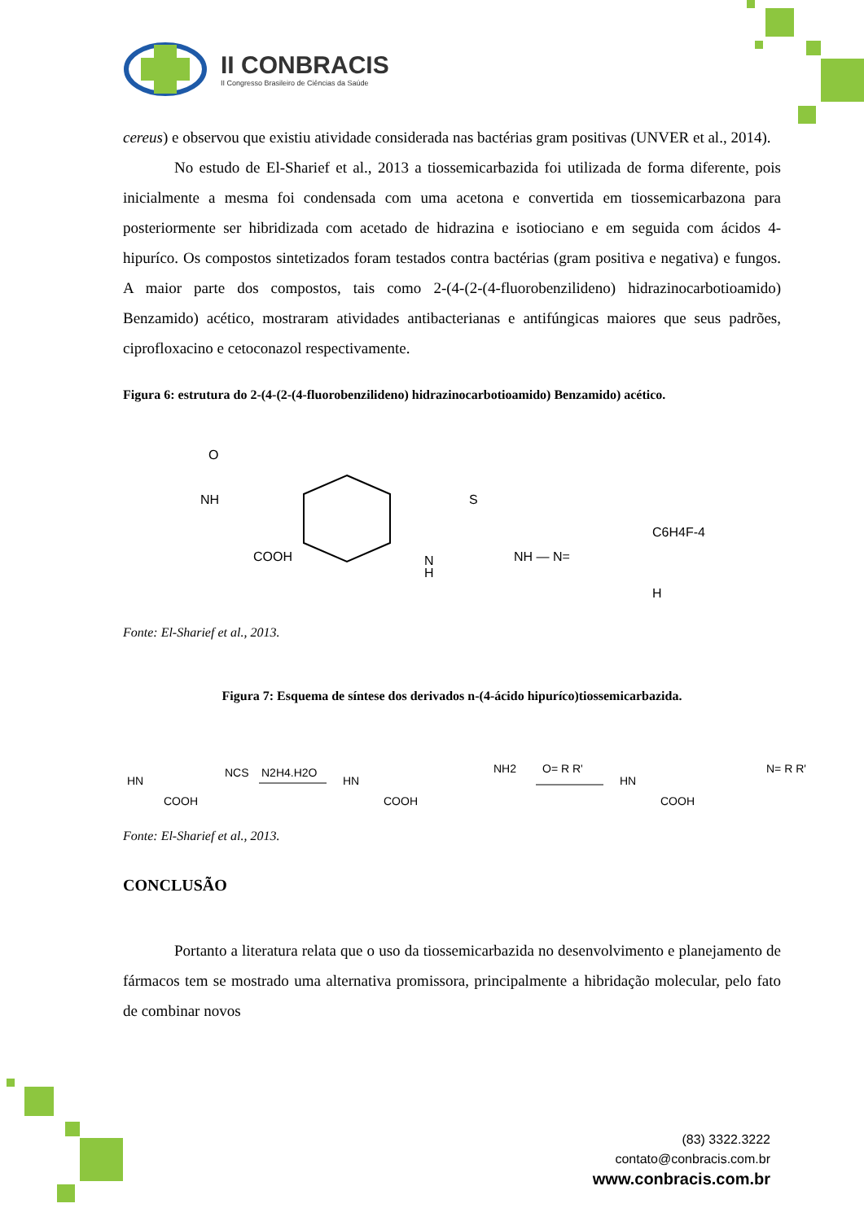II CONBRACIS
II Congresso Brasileiro de Ciências da Saúde
cereus) e observou que existiu atividade considerada nas bactérias gram positivas (UNVER et al., 2014).
No estudo de El-Sharief et al., 2013 a tiossemicarbazida foi utilizada de forma diferente, pois inicialmente a mesma foi condensada com uma acetona e convertida em tiossemicarbazona para posteriormente ser hibridizada com acetado de hidrazina e isotiociano e em seguida com ácidos 4-hipuríco. Os compostos sintetizados foram testados contra bactérias (gram positiva e negativa) e fungos. A maior parte dos compostos, tais como 2-(4-(2-(4-fluorobenzilideno) hidrazinocarbotioamido) Benzamido) acético, mostraram atividades antibacterianas e antifúngicas maiores que seus padrões, ciprofloxacino e cetoconazol respectivamente.
Figura 6: estrutura do 2-(4-(2-(4-fluorobenzilideno) hidrazinocarbotioamido) Benzamido) acético.
O
NH
COOH
N
H
S
NH — N=
C6H4F-4
H
Fonte: El-Sharief et al., 2013.
Figura 7: Esquema de síntese dos derivados n-(4-ácido hipuríco)tiossemicarbazida.
HN
COOH
NCS
N2H4.H2O
HN
COOH
NH2
O= R R'
HN
COOH
N= R R'
Fonte: El-Sharief et al., 2013.
CONCLUSÃO
Portanto a literatura relata que o uso da tiossemicarbazida no desenvolvimento e planejamento de fármacos tem se mostrado uma alternativa promissora, principalmente a hibridação molecular, pelo fato de combinar novos
(83) 3322.3222
contato@conbracis.com.br
www.conbracis.com.br